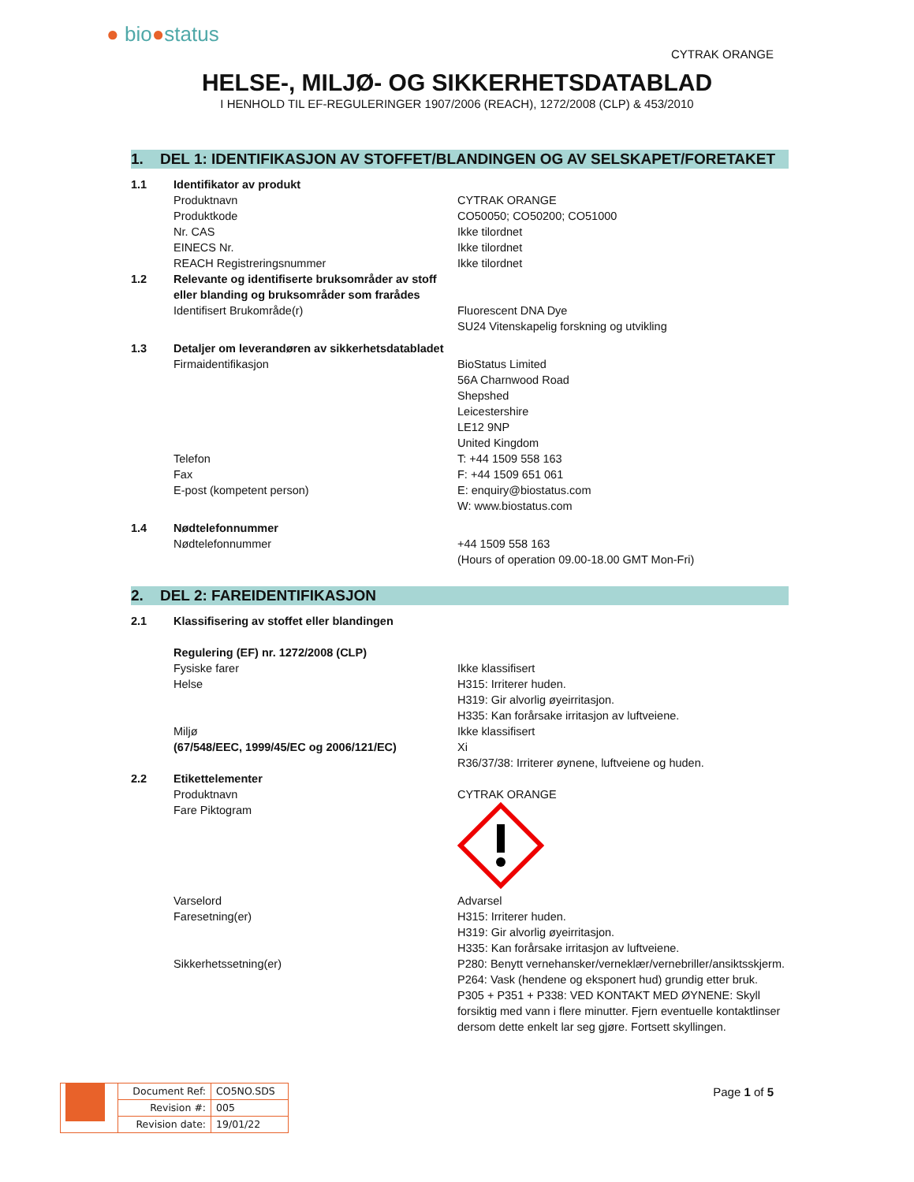● bio●status
CYTRAK ORANGE
HELSE-, MILJØ- OG SIKKERHETSDATABLAD
I HENHOLD TIL EF-REGULERINGER 1907/2006 (REACH), 1272/2008 (CLP) & 453/2010
1. DEL 1: IDENTIFIKASJON AV STOFFET/BLANDINGEN OG AV SELSKAPET/FORETAKET
| 1.1 | Identifikator av produkt | |
| | Produktnavn | CYTRAK ORANGE |
| | Produktkode | CO50050; CO50200; CO51000 |
| | Nr. CAS | Ikke tilordnet |
| | EINECS Nr. | Ikke tilordnet |
| | REACH Registreringsnummer | Ikke tilordnet |
| 1.2 | Relevante og identifiserte bruksområder av stoff eller blanding og bruksområder som frarådes | |
| | Identifisert Brukområde(r) | Fluorescent DNA Dye SU24 Vitenskapelig forskning og utvikling |
| 1.3 | Detaljer om leverandøren av sikkerhetsdatabladet | |
| | Firmaidentifikasjon | BioStatus Limited 56A Charnwood Road Shepshed Leicestershire LE12 9NP United Kingdom |
| | Telefon | T: +44 1509 558 163 |
| | Fax | F: +44 1509 651 061 |
| | E-post (kompetent person) | E: enquiry@biostatus.com W: www.biostatus.com |
| 1.4 | Nødtelefonnummer | |
| | Nødtelefonnummer | +44 1509 558 163 (Hours of operation 09.00-18.00 GMT Mon-Fri) |
2. DEL 2: FAREIDENTIFIKASJON
| 2.1 | Klassifisering av stoffet eller blandingen | |
| | Regulering (EF) nr. 1272/2008 (CLP) | |
| | Fysiske farer | Ikke klassifisert |
| | Helse | H315: Irriterer huden. H319: Gir alvorlig øyeirritasjon. H335: Kan forårsake irritasjon av luftveiene. |
| | Miljø | Ikke klassifisert |
| | (67/548/EEC, 1999/45/EC og 2006/121/EC) | Xi R36/37/38: Irriterer øynene, luftveiene og huden. |
| 2.2 | Etikettelementer | |
| | Produktnavn | CYTRAK ORANGE |
| | Fare Piktogram | |
| | Varselord | Advarsel |
| | Faresetning(er) | H315: Irriterer huden. H319: Gir alvorlig øyeirritasjon. H335: Kan forårsake irritasjon av luftveiene. |
| | Sikkerhetssetning(er) | P280: Benytt vernehansker/verneklær/vernebriller/ansiktsskjerm. P264: Vask (hendene og eksponert hud) grundig etter bruk. P305 + P351 + P338: VED KONTAKT MED ØYNENE: Skyll forsiktig med vann i flere minutter. Fjern eventuelle kontaktlinser dersom dette enkelt lar seg gjøre. Fortsett skyllingen. |
| | Document Ref: | CO5NO.SDS |
| | Revision #: | 005 |
| | Revision date: | 19/01/22 |
Page 1 of 5